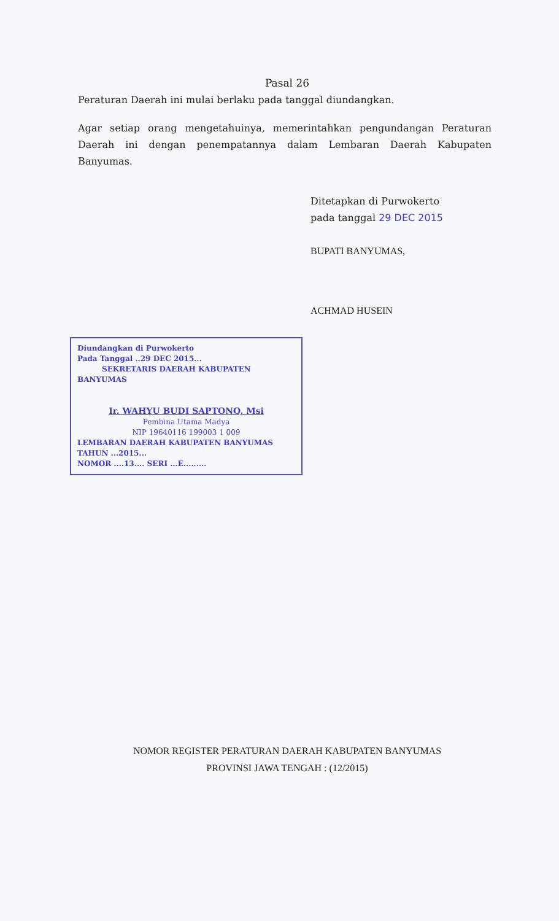Pasal 26
Peraturan Daerah ini mulai berlaku pada tanggal diundangkan.
Agar setiap orang mengetahuinya, memerintahkan pengundangan Peraturan Daerah ini dengan penempatannya dalam Lembaran Daerah Kabupaten Banyumas.
Ditetapkan di Purwokerto
pada tanggal 29 DEC 2015
BUPATI BANYUMAS,
ACHMAD HUSEIN
Diundangkan di Purwokerto
Pada Tanggal ..29 DEC 2015...
SEKRETARIS DAERAH KABUPATEN BANYUMAS
Ir. WAHYU BUDI SAPTONO, Msi
Pembina Utama Madya
NIP 19640116 199003 1 009
LEMBARAN DAERAH KABUPATEN BANYUMAS TAHUN ...2015...
NOMOR ....13.... SERI ...E.........
NOMOR REGISTER PERATURAN DAERAH KABUPATEN BANYUMAS
PROVINSI JAWA TENGAH : (12/2015)